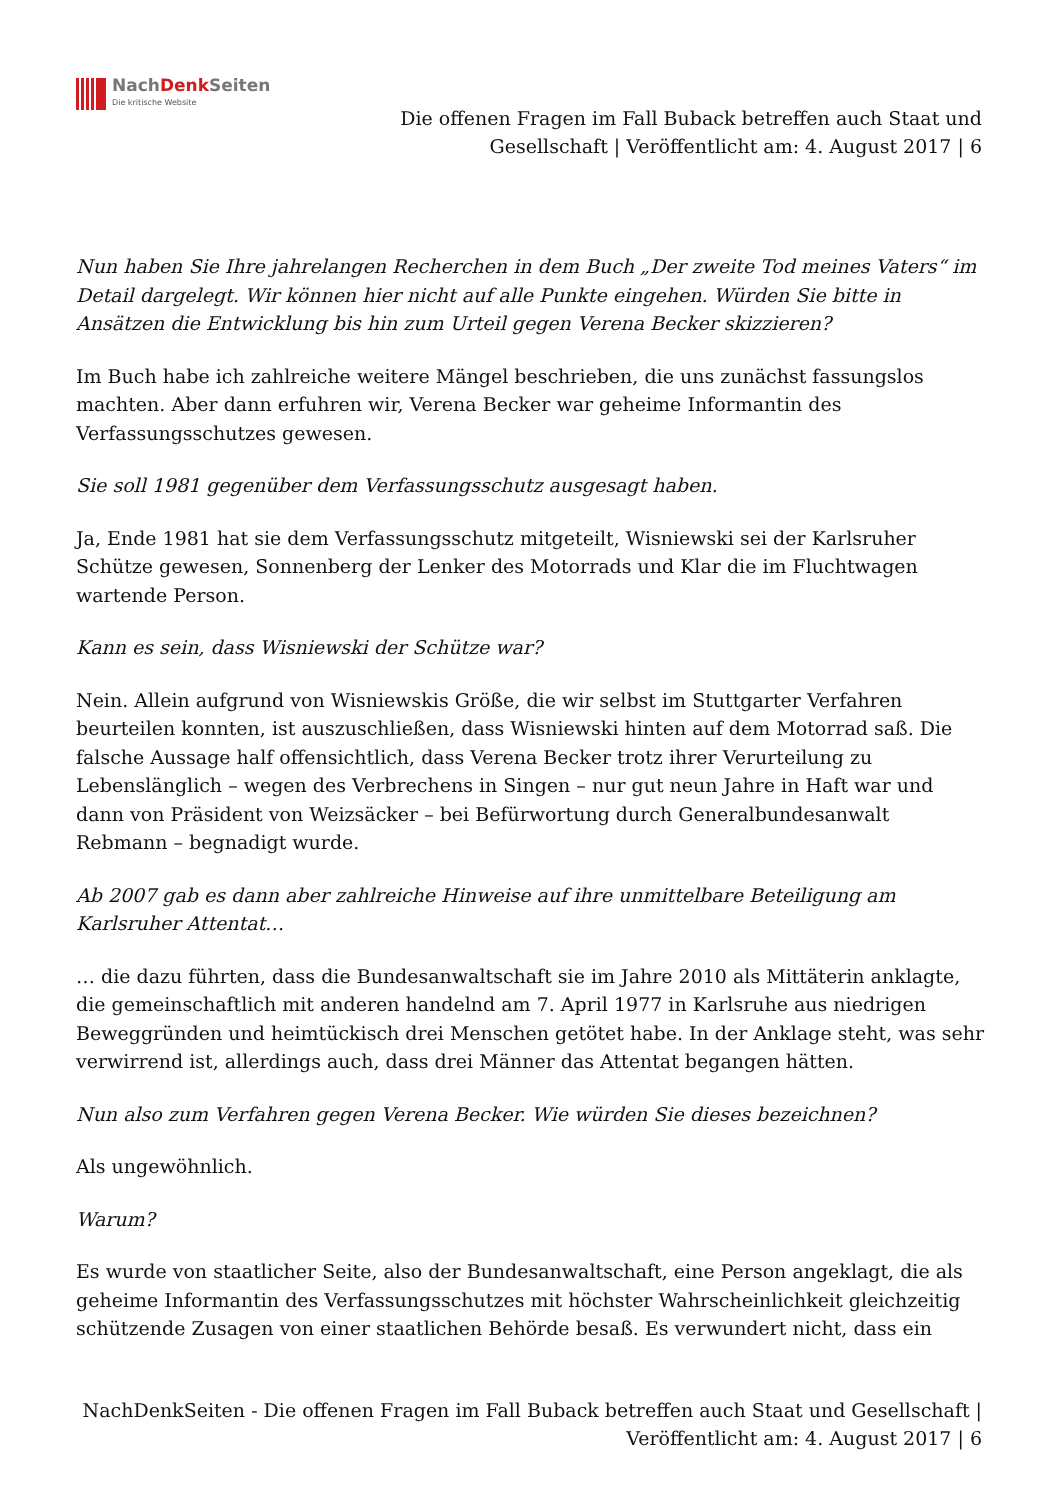NachDenk Seiten
Die kritische Website
Die offenen Fragen im Fall Buback betreffen auch Staat und Gesellschaft | Veröffentlicht am: 4. August 2017 | 6
Nun haben Sie Ihre jahrelangen Recherchen in dem Buch „Der zweite Tod meines Vaters“ im Detail dargelegt. Wir können hier nicht auf alle Punkte eingehen. Würden Sie bitte in Ansätzen die Entwicklung bis hin zum Urteil gegen Verena Becker skizzieren?
Im Buch habe ich zahlreiche weitere Mängel beschrieben, die uns zunächst fassungslos machten. Aber dann erfuhren wir, Verena Becker war geheime Informantin des Verfassungsschutzes gewesen.
Sie soll 1981 gegenüber dem Verfassungsschutz ausgesagt haben.
Ja, Ende 1981 hat sie dem Verfassungsschutz mitgeteilt, Wisniewski sei der Karlsruher Schütze gewesen, Sonnenberg der Lenker des Motorrads und Klar die im Fluchtwagen wartende Person.
Kann es sein, dass Wisniewski der Schütze war?
Nein. Allein aufgrund von Wisniewskis Größe, die wir selbst im Stuttgarter Verfahren beurteilen konnten, ist auszuschließen, dass Wisniewski hinten auf dem Motorrad saß. Die falsche Aussage half offensichtlich, dass Verena Becker trotz ihrer Verurteilung zu Lebenslänglich – wegen des Verbrechens in Singen – nur gut neun Jahre in Haft war und dann von Präsident von Weizsäcker – bei Befürwortung durch Generalbundesanwalt Rebmann – begnadigt wurde.
Ab 2007 gab es dann aber zahlreiche Hinweise auf ihre unmittelbare Beteiligung am Karlsruher Attentat…
… die dazu führten, dass die Bundesanwaltschaft sie im Jahre 2010 als Mittäterin anklagte, die gemeinschaftlich mit anderen handelnd am 7. April 1977 in Karlsruhe aus niedrigen Beweggründen und heimtückisch drei Menschen getötet habe. In der Anklage steht, was sehr verwirrend ist, allerdings auch, dass drei Männer das Attentat begangen hätten.
Nun also zum Verfahren gegen Verena Becker. Wie würden Sie dieses bezeichnen?
Als ungewöhnlich.
Warum?
Es wurde von staatlicher Seite, also der Bundesanwaltschaft, eine Person angeklagt, die als geheime Informantin des Verfassungsschutzes mit höchster Wahrscheinlichkeit gleichzeitig schützende Zusagen von einer staatlichen Behörde besaß. Es verwundert nicht, dass ein
NachDenkSeiten - Die offenen Fragen im Fall Buback betreffen auch Staat und Gesellschaft | Veröffentlicht am: 4. August 2017 | 6